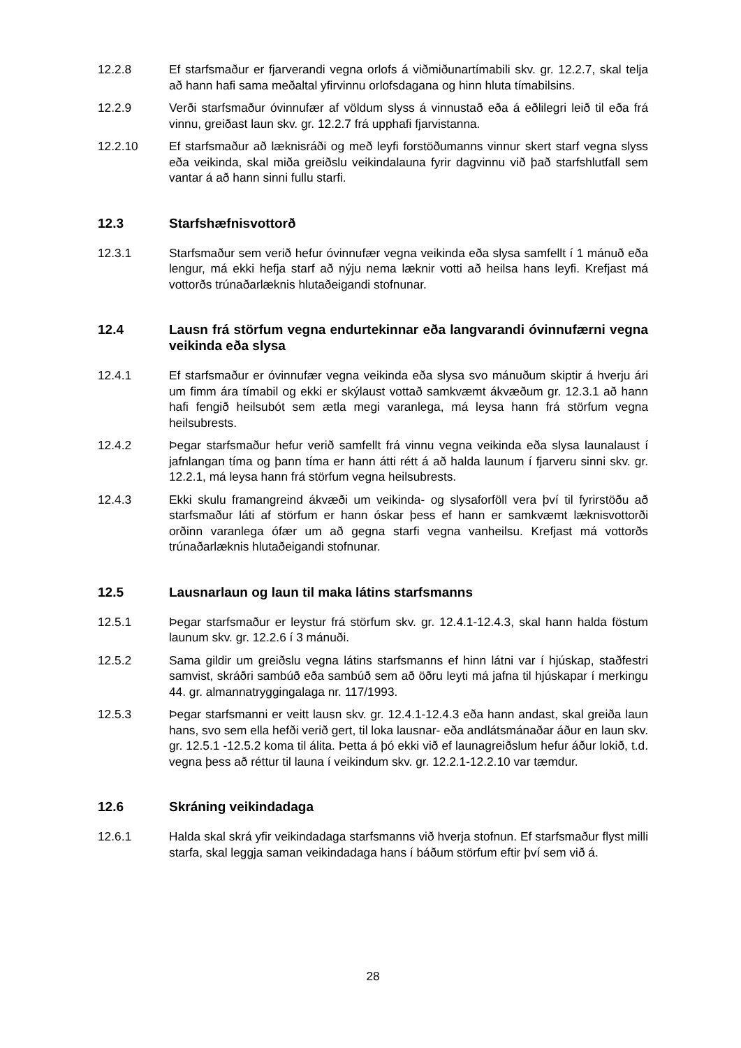12.2.8 Ef starfsmaður er fjarverandi vegna orlofs á viðmiðunartímabili skv. gr. 12.2.7, skal telja að hann hafi sama meðaltal yfirvinnu orlofsdagana og hinn hluta tímabilsins.
12.2.9 Verði starfsmaður óvinnufær af völdum slyss á vinnustað eða á eðlilegri leið til eða frá vinnu, greiðast laun skv. gr. 12.2.7 frá upphafi fjarvistanna.
12.2.10 Ef starfsmaður að læknisráði og með leyfi forstöðumanns vinnur skert starf vegna slyss eða veikinda, skal miða greiðslu veikindalauna fyrir dagvinnu við það starfshlutfall sem vantar á að hann sinni fullu starfi.
12.3 Starfshæfnisvottorð
12.3.1 Starfsmaður sem verið hefur óvinnufær vegna veikinda eða slysa samfellt í 1 mánuð eða lengur, má ekki hefja starf að nýju nema læknir votti að heilsa hans leyfi. Krefjast má vottorðs trúnaðarlæknis hlutaðeigandi stofnunar.
12.4 Lausn frá störfum vegna endurtekinnar eða langvarandi óvinnufærni vegna veikinda eða slysa
12.4.1 Ef starfsmaður er óvinnufær vegna veikinda eða slysa svo mánuðum skiptir á hverju ári um fimm ára tímabil og ekki er skýlaust vottað samkvæmt ákvæðum gr. 12.3.1 að hann hafi fengið heilsubót sem ætla megi varanlega, má leysa hann frá störfum vegna heilsubrests.
12.4.2 Þegar starfsmaður hefur verið samfellt frá vinnu vegna veikinda eða slysa launalaust í jafnlangan tíma og þann tíma er hann átti rétt á að halda launum í fjarveru sinni skv. gr. 12.2.1, má leysa hann frá störfum vegna heilsubrests.
12.4.3 Ekki skulu framangreind ákvæði um veikinda- og slysaforföll vera því til fyrirstöðu að starfsmaður láti af störfum er hann óskar þess ef hann er samkvæmt læknisvottorði orðinn varanlega ófær um að gegna starfi vegna vanheilsu. Krefjast má vottorðs trúnaðarlæknis hlutaðeigandi stofnunar.
12.5 Lausnarlaun og laun til maka látins starfsmanns
12.5.1 Þegar starfsmaður er leystur frá störfum skv. gr. 12.4.1-12.4.3, skal hann halda föstum launum skv. gr. 12.2.6 í 3 mánuði.
12.5.2 Sama gildir um greiðslu vegna látins starfsmanns ef hinn látni var í hjúskap, staðfestri samvist, skráðri sambúð eða sambúð sem að öðru leyti má jafna til hjúskapar í merkingu 44. gr. almannatryggingalaga nr. 117/1993.
12.5.3 Þegar starfsmanni er veitt lausn skv. gr. 12.4.1-12.4.3 eða hann andast, skal greiða laun hans, svo sem ella hefði verið gert, til loka lausnar- eða andlátsmánaðar áður en laun skv. gr. 12.5.1 -12.5.2 koma til álita. Þetta á þó ekki við ef launagreiðslum hefur áður lokið, t.d. vegna þess að réttur til launa í veikindum skv. gr. 12.2.1-12.2.10 var tæmdur.
12.6 Skráning veikindadaga
12.6.1 Halda skal skrá yfir veikindadaga starfsmanns við hverja stofnun. Ef starfsmaður flyst milli starfa, skal leggja saman veikindadaga hans í báðum störfum eftir því sem við á.
28